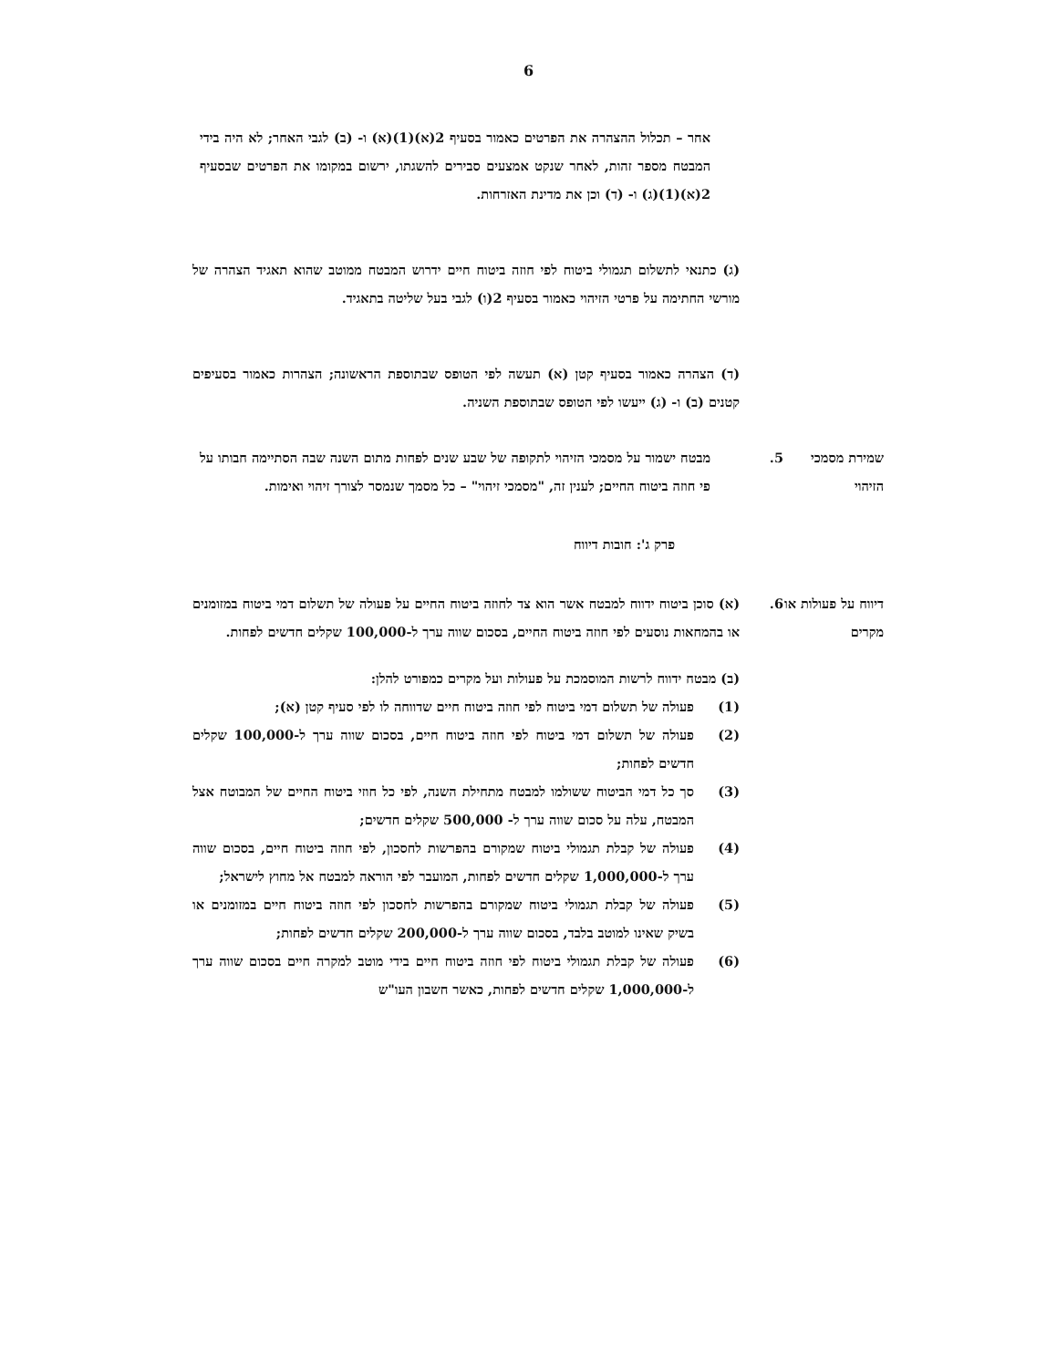6
אחר – תכלול ההצהרה את הפרטים כאמור בסעיף 2(א)(1)(א) ו- (ב) לגבי האחר; לא היה בידי המבטח מספר זהות, לאחר שנקט אמצעים סבירים להשגתו, ירשום במקומו את הפרטים שבסעיף 2(א)(1)(ג) ו- (ד) וכן את מדינת האזרחות.
(ג) כתנאי לתשלום תגמולי ביטוח לפי חוזה ביטוח חיים ידרוש המבטח ממוטב שהוא תאגיד הצהרה של מורשי החתימה על פרטי הזיהוי כאמור בסעיף 2(ו) לגבי בעל שליטה בתאגיד.
(ד) הצהרה כאמור בסעיף קטן (א) תעשה לפי הטופס שבתוספת הראשונה; הצהרות כאמור בסעיפים קטנים (ב) ו- (ג) ייעשו לפי הטופס שבתוספת השניה.
שמירת מסמכי הזיהוי
.5 מבטח ישמור על מסמכי הזיהוי לתקופה של שבע שנים לפחות מתום השנה שבה הסתיימה חבותו על פי חוזה ביטוח החיים; לענין זה, "מסמכי זיהוי" – כל מסמך שנמסר לצורך זיהוי ואימות.
פרק ג': חובות דיווח
דיווח על פעולות או מקרים
.6 (א) סוכן ביטוח ידווח למבטח אשר הוא צד לחוזה ביטוח החיים על פעולה של תשלום דמי ביטוח במזומנים או בהמחאות נוסעים לפי חוזה ביטוח החיים, בסכום שווה ערך ל-100,000 שקלים חדשים לפחות.
(ב) מבטח ידווח לרשות המוסמכת על פעולות ועל מקרים כמפורט להלן:
(1) פעולה של תשלום דמי ביטוח לפי חוזה ביטוח חיים שדווחה לו לפי סעיף קטן (א);
(2) פעולה של תשלום דמי ביטוח לפי חוזה ביטוח חיים, בסכום שווה ערך ל-100,000 שקלים חדשים לפחות;
(3) סך כל דמי הביטוח ששולמו למבטח מתחילת השנה, לפי כל חוזי ביטוח החיים של המבוטח אצל המבטח, עלה על סכום שווה ערך ל- 500,000 שקלים חדשים;
(4) פעולה של קבלת תגמולי ביטוח שמקורם בהפרשות לחסכון, לפי חוזה ביטוח חיים, בסכום שווה ערך ל-1,000,000 שקלים חדשים לפחות, המועבר לפי הוראה למבטח אל מחוץ לישראל;
(5) פעולה של קבלת תגמולי ביטוח שמקורם בהפרשות לחסכון לפי חוזה ביטוח חיים במזומנים או בשיק שאינו למוטב בלבד, בסכום שווה ערך ל-200,000 שקלים חדשים לפחות;
(6) פעולה של קבלת תגמולי ביטוח לפי חוזה ביטוח חיים בידי מוטב למקרה חיים בסכום שווה ערך ל-1,000,000 שקלים חדשים לפחות, כאשר חשבון העו"ש